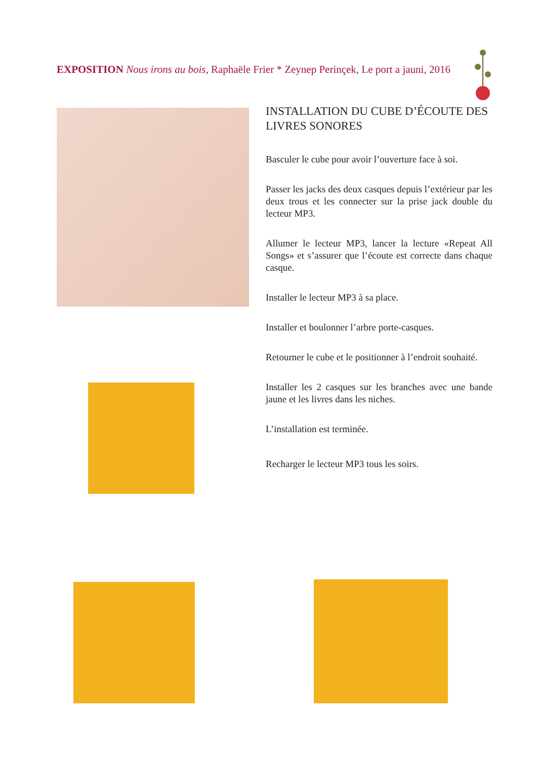EXPOSITION Nous irons au bois, Raphaële Frier * Zeynep Perinçek, Le port a jauni, 2016
INSTALLATION DU CUBE D’ÉCOUTE DES LIVRES SONORES
Basculer le cube pour avoir l’ouverture face à soi.
Passer les jacks des deux casques depuis l’extérieur par les deux trous et les connecter sur la prise jack double du lecteur MP3.
Allumer le lecteur MP3, lancer la lecture «Repeat All Songs» et s’assurer que l’écoute est correcte dans chaque casque.
Installer le lecteur MP3 à sa place.
Installer et boulonner l’arbre porte-casques.
Retourner le cube et le positionner à l’endroit souhaité.
Installer les 2 casques sur les branches avec une bande jaune et les livres dans les niches.
L’installation est terminée.
Recharger le lecteur MP3 tous les soirs.